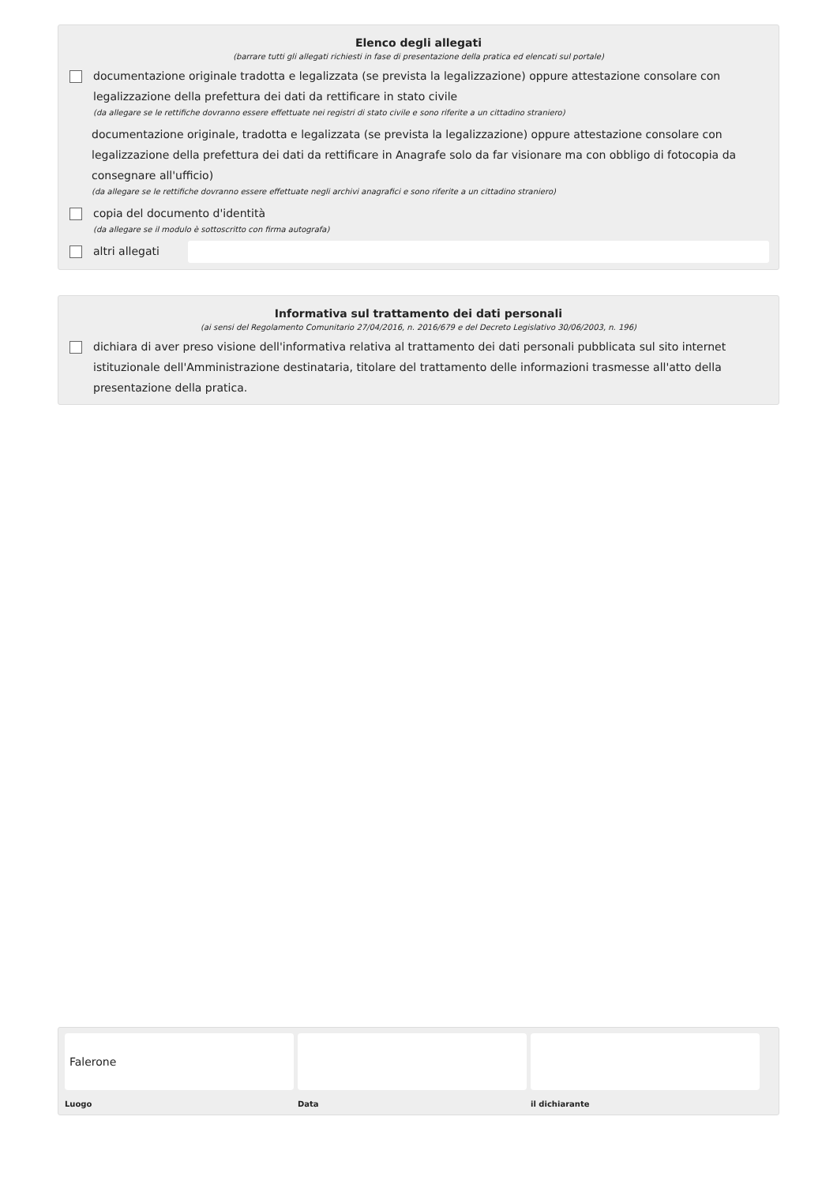Elenco degli allegati
(barrare tutti gli allegati richiesti in fase di presentazione della pratica ed elencati sul portale)
documentazione originale tradotta e legalizzata (se prevista la legalizzazione) oppure attestazione consolare con legalizzazione della prefettura dei dati da rettificare in stato civile
(da allegare se le rettifiche dovranno essere effettuate nei registri di stato civile e sono riferite a un cittadino straniero)
documentazione originale, tradotta e legalizzata (se prevista la legalizzazione) oppure attestazione consolare con legalizzazione della prefettura dei dati da rettificare in Anagrafe solo da far visionare ma con obbligo di fotocopia da consegnare all'ufficio)
(da allegare se le rettifiche dovranno essere effettuate negli archivi anagrafici e sono riferite a un cittadino straniero)
copia del documento d'identità
(da allegare se il modulo è sottoscritto con firma autografa)
altri allegati
Informativa sul trattamento dei dati personali
(ai sensi del Regolamento Comunitario 27/04/2016, n. 2016/679 e del Decreto Legislativo 30/06/2003, n. 196)
dichiara di aver preso visione dell'informativa relativa al trattamento dei dati personali pubblicata sul sito internet istituzionale dell'Amministrazione destinataria, titolare del trattamento delle informazioni trasmesse all'atto della presentazione della pratica.
Falerone
Luogo
Data il dichiarante